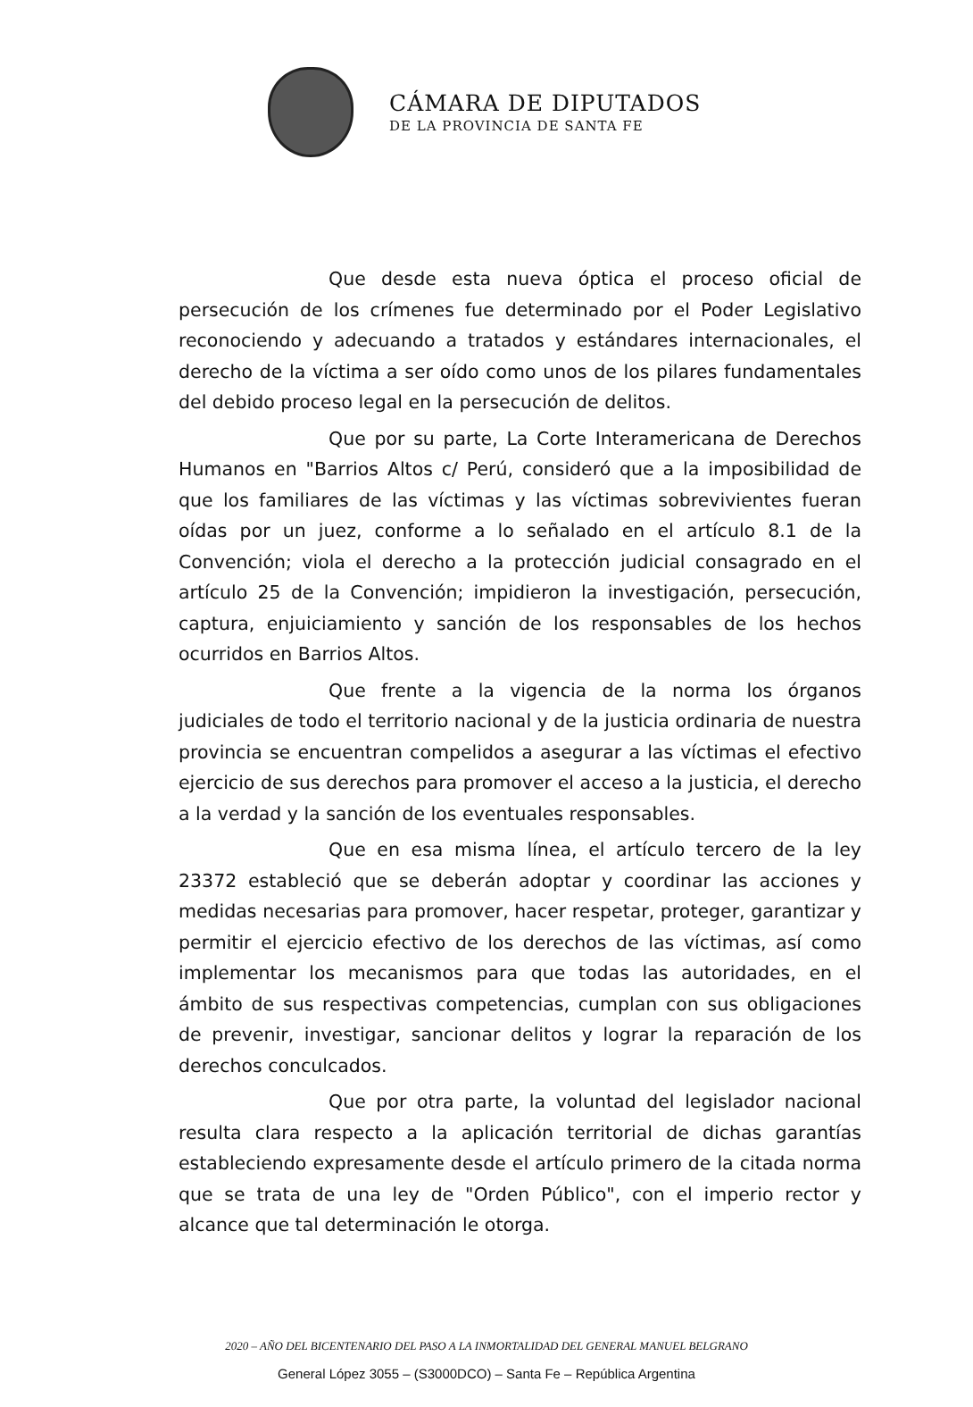CÁMARA DE DIPUTADOS
DE LA PROVINCIA DE SANTA FE
Que desde esta nueva óptica el proceso oficial de persecución de los crímenes fue determinado por el Poder Legislativo reconociendo y adecuando a tratados y estándares internacionales, el derecho de la víctima a ser oído como unos de los pilares fundamentales del debido proceso legal en la persecución de delitos.
Que por su parte, La Corte Interamericana de Derechos Humanos en "Barrios Altos c/ Perú, consideró que a la imposibilidad de que los familiares de las víctimas y las víctimas sobrevivientes fueran oídas por un juez, conforme a lo señalado en el artículo 8.1 de la Convención; viola el derecho a la protección judicial consagrado en el artículo 25 de la Convención; impidieron la investigación, persecución, captura, enjuiciamiento y sanción de los responsables de los hechos ocurridos en Barrios Altos.
Que frente a la vigencia de la norma los órganos judiciales de todo el territorio nacional y de la justicia ordinaria de nuestra provincia se encuentran compelidos a asegurar a las víctimas el efectivo ejercicio de sus derechos para promover el acceso a la justicia, el derecho a la verdad y la sanción de los eventuales responsables.
Que en esa misma línea, el artículo tercero de la ley 23372 estableció que se deberán adoptar y coordinar las acciones y medidas necesarias para promover, hacer respetar, proteger, garantizar y permitir el ejercicio efectivo de los derechos de las víctimas, así como implementar los mecanismos para que todas las autoridades, en el ámbito de sus respectivas competencias, cumplan con sus obligaciones de prevenir, investigar, sancionar delitos y lograr la reparación de los derechos conculcados.
Que por otra parte, la voluntad del legislador nacional resulta clara respecto a la aplicación territorial de dichas garantías estableciendo expresamente desde el artículo primero de la citada norma que se trata de una ley de "Orden Público", con el imperio rector y alcance que tal determinación le otorga.
2020 – AÑO DEL BICENTENARIO DEL PASO A LA INMORTALIDAD DEL GENERAL MANUEL BELGRANO
General López 3055 – (S3000DCO) – Santa Fe – República Argentina